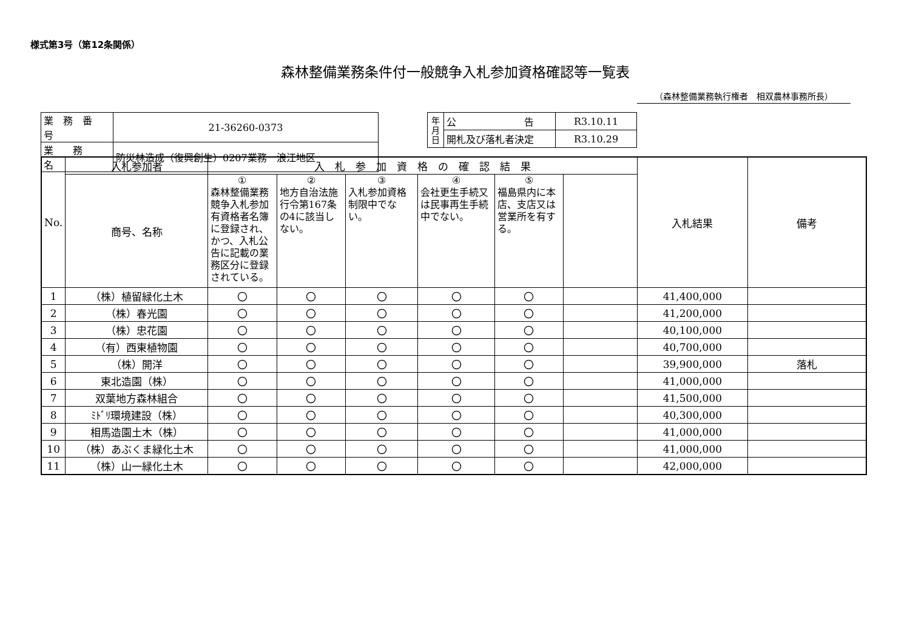様式第3号（第12条関係）
森林整備業務条件付一般競争入札参加資格確認等一覧表
（森林整備業務執行権者　相双農林事務所長）
| 業 務 番 号 | 21-36260-0373 |
| 業 務 名 | 防災林造成（復興創生）0207業務 浪江地区 |
| 年 月 日 | 公 告 | R3.10.11 |
| | 開札及び落札者決定 | R3.10.29 |
| No. | 入札参加者 | 入 札 参 加 資 格 の 確 認 結 果 | | | | | | 入札結果 | 備考 |
| | 商号、名称 | ① 森林整備業務競争入札参加有資格者名簿に登録され、かつ、入札公告に記載の業務区分に登録されている。 | ② 地方自治法施行令第167条の4に該当しない。 | ③ 入札参加資格制限中でない。 | ④ 会社更生手続又は民事再生手続中でない。 | ⑤ 福島県内に本店、支店又は営業所を有する。 | | | |
| 1 | （株）植留緑化土木 | 〇 | 〇 | 〇 | 〇 | 〇 | | 41,400,000 | |
| 2 | （株）春光園 | 〇 | 〇 | 〇 | 〇 | 〇 | | 41,200,000 | |
| 3 | （株）忠花園 | 〇 | 〇 | 〇 | 〇 | 〇 | | 40,100,000 | |
| 4 | （有）西東植物園 | 〇 | 〇 | 〇 | 〇 | 〇 | | 40,700,000 | |
| 5 | （株）開洋 | 〇 | 〇 | 〇 | 〇 | 〇 | | 39,900,000 | 落札 |
| 6 | 東北造園（株） | 〇 | 〇 | 〇 | 〇 | 〇 | | 41,000,000 | |
| 7 | 双葉地方森林組合 | 〇 | 〇 | 〇 | 〇 | 〇 | | 41,500,000 | |
| 8 | ﾐﾄﾞﾘ環境建設（株） | 〇 | 〇 | 〇 | 〇 | 〇 | | 40,300,000 | |
| 9 | 相馬造園土木（株） | 〇 | 〇 | 〇 | 〇 | 〇 | | 41,000,000 | |
| 10 | （株）あぶくま緑化土木 | 〇 | 〇 | 〇 | 〇 | 〇 | | 41,000,000 | |
| 11 | （株）山一緑化土木 | 〇 | 〇 | 〇 | 〇 | 〇 | | 42,000,000 | |